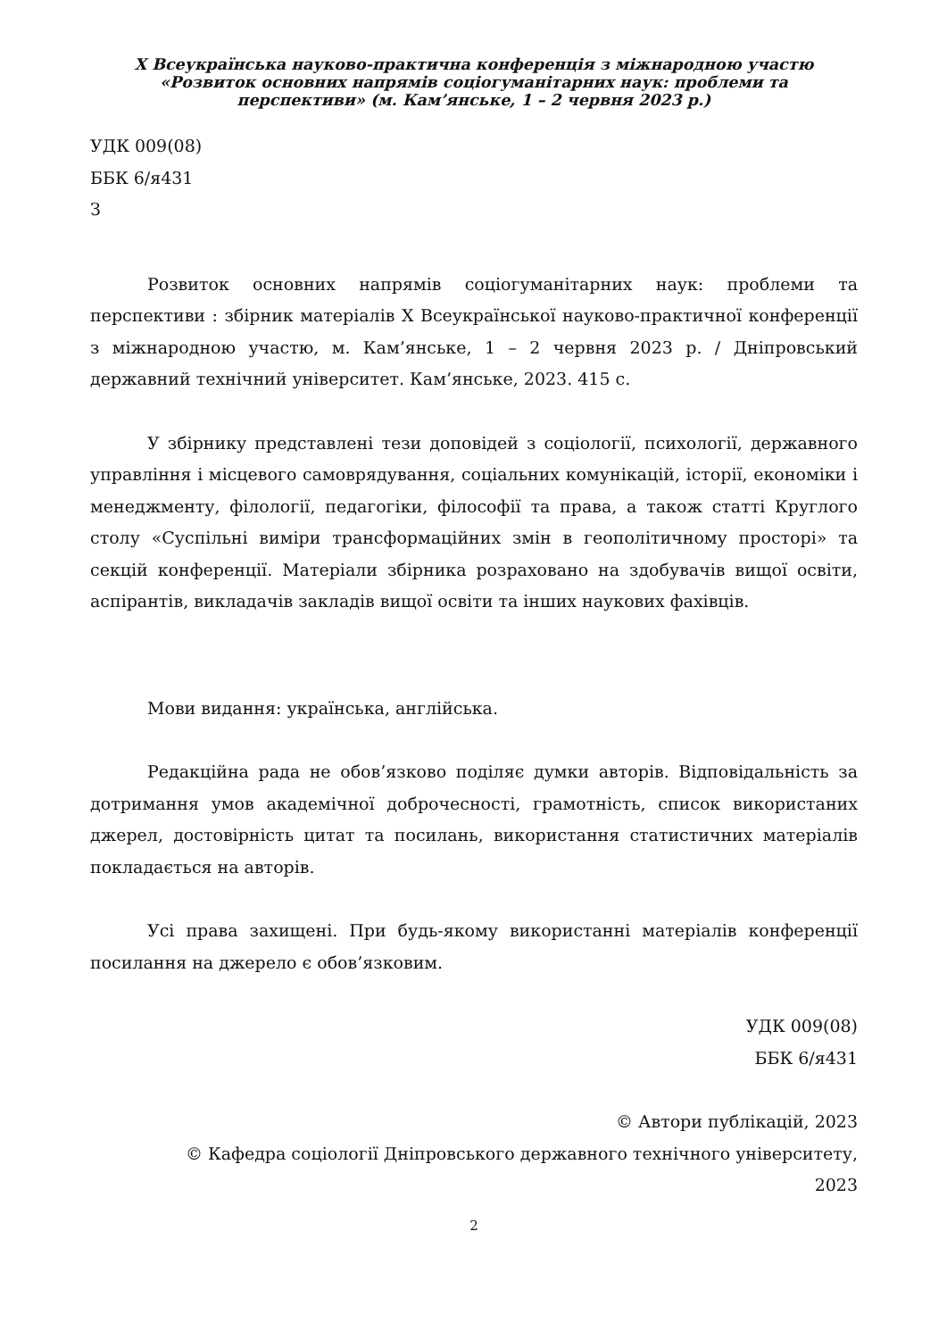X Всеукраїнська науково-практична конференція з міжнародною участю
«Розвиток основних напрямів соціогуманітарних наук: проблеми та
перспективи» (м. Кам’янське, 1 – 2 червня 2023 р.)
УДК 009(08)
ББК 6/я431
З
Розвиток основних напрямів соціогуманітарних наук: проблеми та перспективи : збірник матеріалів X Всеукраїнської науково-практичної конференції з міжнародною участю, м. Кам’янське, 1 – 2 червня 2023 р. / Дніпровський державний технічний університет. Кам’янське, 2023. 415 с.
У збірнику представлені тези доповідей з соціології, психології, державного управління і місцевого самоврядування, соціальних комунікацій, історії, економіки і менеджменту, філології, педагогіки, філософії та права, а також статті Круглого столу «Суспільні виміри трансформаційних змін в геополітичному просторі» та секцій конференції. Матеріали збірника розраховано на здобувачів вищої освіти, аспірантів, викладачів закладів вищої освіти та інших наукових фахівців.
Мови видання: українська, англійська.
Редакційна рада не обов’язково поділяє думки авторів. Відповідальність за дотримання умов академічної доброчесності, грамотність, список використаних джерел, достовірність цитат та посилань, використання статистичних матеріалів покладається на авторів.
Усі права захищені. При будь-якому використанні матеріалів конференції посилання на джерело є обов’язковим.
УДК 009(08)
ББК 6/я431
© Автори публікацій, 2023
© Кафедра соціології Дніпровського державного технічного університету,
2023
2